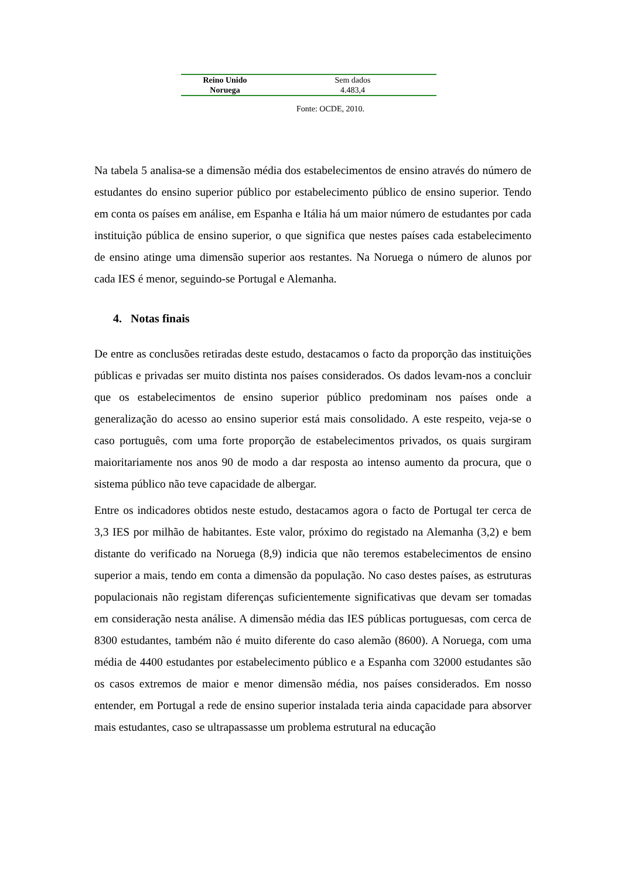| Reino Unido | Sem dados |
| Noruega | 4.483,4 |
Fonte: OCDE, 2010.
Na tabela 5 analisa-se a dimensão média dos estabelecimentos de ensino através do número de estudantes do ensino superior público por estabelecimento público de ensino superior. Tendo em conta os países em análise, em Espanha e Itália há um maior número de estudantes por cada instituição pública de ensino superior, o que significa que nestes países cada estabelecimento de ensino atinge uma dimensão superior aos restantes. Na Noruega o número de alunos por cada IES é menor, seguindo-se Portugal e Alemanha.
4. Notas finais
De entre as conclusões retiradas deste estudo, destacamos o facto da proporção das instituições públicas e privadas ser muito distinta nos países considerados. Os dados levam-nos a concluir que os estabelecimentos de ensino superior público predominam nos países onde a generalização do acesso ao ensino superior está mais consolidado. A este respeito, veja-se o caso português, com uma forte proporção de estabelecimentos privados, os quais surgiram maioritariamente nos anos 90 de modo a dar resposta ao intenso aumento da procura, que o sistema público não teve capacidade de albergar.
Entre os indicadores obtidos neste estudo, destacamos agora o facto de Portugal ter cerca de 3,3 IES por milhão de habitantes. Este valor, próximo do registado na Alemanha (3,2) e bem distante do verificado na Noruega (8,9) indicia que não teremos estabelecimentos de ensino superior a mais, tendo em conta a dimensão da população. No caso destes países, as estruturas populacionais não registam diferenças suficientemente significativas que devam ser tomadas em consideração nesta análise. A dimensão média das IES públicas portuguesas, com cerca de 8300 estudantes, também não é muito diferente do caso alemão (8600). A Noruega, com uma média de 4400 estudantes por estabelecimento público e a Espanha com 32000 estudantes são os casos extremos de maior e menor dimensão média, nos países considerados. Em nosso entender, em Portugal a rede de ensino superior instalada teria ainda capacidade para absorver mais estudantes, caso se ultrapassasse um problema estrutural na educação